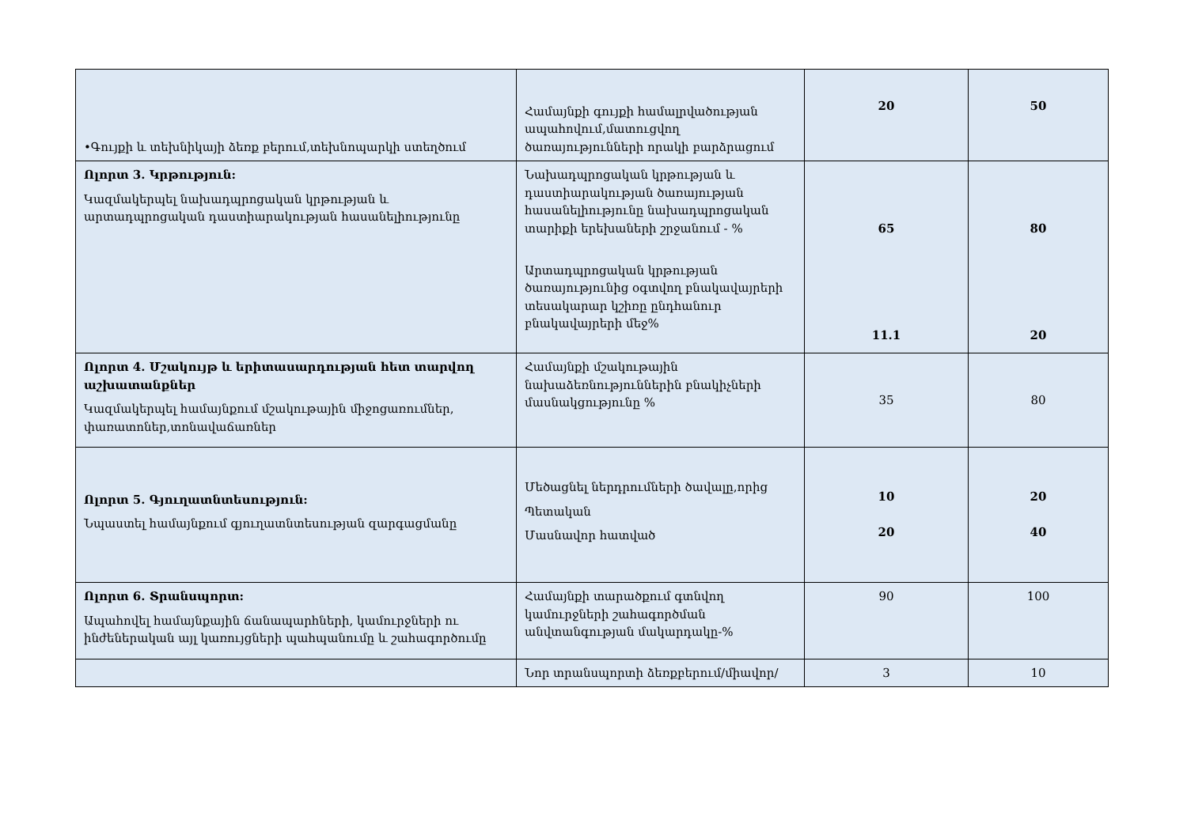| •Գույքի և տեխնիկայի ձեռք բերում,տեխնոպարկի ստեղծում | Համայնքի գույքի համալրվածության ապահովում,մատուցվող ծառայությունների որակի բարձրացում | 20 | 50 |
| Ոլորտ 3. Կրթություն: Կազմակերպել նախադպրոցական կրթության և արտադպրոցական դաստիարակության հասանելիությունը | Նախադպրոցական կրթության և դաստիարակության ծառայության հասանելիությունը նախադպրոցական տարիքի երեխաների շրջանում - % Արտադպրոցական կրթության ծառայությունից օգտվող բնակավայրերի տեսակարար կշիռը ընդհանուր բնակավայրերի մեջ% | 65 11.1 | 80 20 |
| Ոլորտ 4. Մշակույթ և երիտասարդության հետ տարվող աշխատանքներ Կազմակերպել համայնքում մշակութային միջոցառումներ, փառատոներ,տոնավաճառներ | Համայնքի մշակութային նախաձեռնություններին բնակիչների մասնակցությունը % | 35 | 80 |
| Ոլորտ 5. Գյուղատնտեսություն: Նպաստել համայնքում գյուղատնտեսության զարգացմանը | Մեծացնել ներդրումների ծավալը,որից Պետական Մասնավոր հատված | 10 20 | 20 40 |
| Ոլորտ 6. Տրանսպորտ: Ապահովել համայնքային ճանապարհների, կամուրջների ու ինժեներական այլ կառույցների պահպանումը և շահագործումը | Համայնքի տարածքում գտնվող կամուրջների շահագործման անվտանգության մակարդակը-% | 90 | 100 |
| | Նոր տրանսպորտի ձեռքբերում/միավոր/ | 3 | 10 |